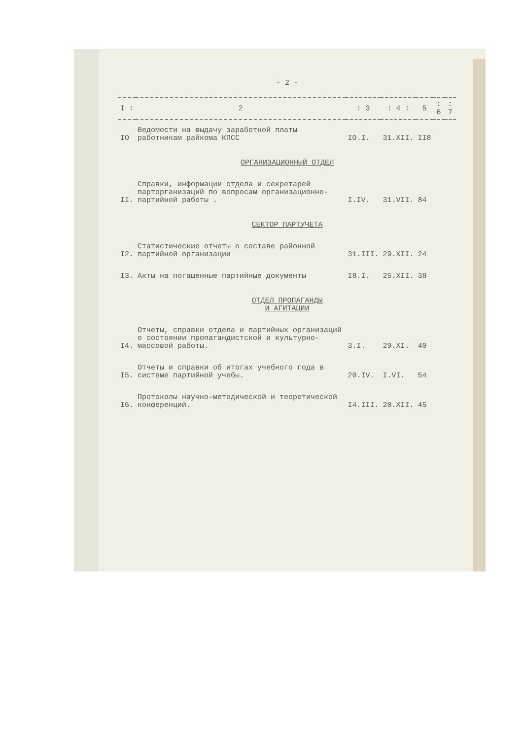- 2 -
| I : | 2 | : 3 | : 4 : | 5 | : 6 | : 7 |
| --- | --- | --- | --- | --- | --- | --- |
| IO | Ведомости на выдачу заработной платы работникам райкома КПСС | IO.I. | 31.XII. | II8 | | |
| ОРГАНИЗАЦИОННЫЙ ОТДЕЛ | | | | | | |
| II. | Справки, информации отдела и секретарей парторганизаций по вопросам организационно-партийной работы . | I.IV. | 31.VII. | 84 | | |
| СЕКТОР ПАРТУЧЕТА | | | | | | |
| I2. | Статистические отчеты о составе районной партийной организации | 31.III. | 29.XII. | 24 | | |
| I3. | Акты на погашенные партийные документы | I8.I. | 25.XII. | 38 | | |
| ОТДЕЛ ПРОПАГАНДЫ И АГИТАЦИИ | | | | | | |
| I4. | Отчеты, справки отдела и партийных организаций о состоянии пропагандистской и культурно-массовой работы. | 3.I. | 29.XI. | 40 | | |
| I5. | Отчеты и справки об итогах учебного года в системе партийной учебы. | 20.IV. | I.VI. | 54 | | |
| I6. | Протоколы научно-методической и теоретической конференций. | I4.III. | 20.XII. | 45 | | |